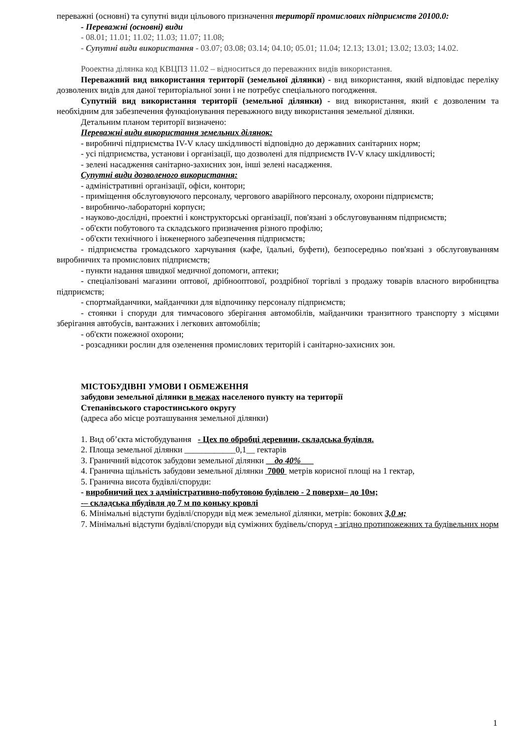переважні (основні) та супутні види цільового призначення території промислових підприємств 20100.0:
- Переважні (основні) види
- 08.01; 11.01; 11.02; 11.03; 11.07; 11.08;
- Супутні види використання - 03.07; 03.08; 03.14; 04.10; 05.01; 11.04; 12.13; 13.01; 13.02; 13.03; 14.02.
Рооектна ділянка код КВЦПЗ 11.02 – відноситься до переважних видів використання.
Переважний вид використання території (земельної ділянки) - вид використання, який відповідає переліку дозволених видів для даної територіальної зони і не потребує спеціального погодження.
Супутній вид використання території (земельної ділянки) - вид використання, який є дозволеним та необхідним для забезпечення функціонування переважного виду використання земельної ділянки.
Детальним планом території визначено:
Переважні види використання земельних ділянок:
- виробничі підприємства IV-V класу шкідливості відповідно до державних санітарних норм;
- усі підприємства, установи і організації, що дозволені для підприємств IV-V класу шкідливості;
- зелені насадження санітарно-захисних зон, інші зелені насадження.
Супутні види дозволеного використання:
- адміністративні організації, офіси, контори;
- приміщення обслуговуючого персоналу, чергового аварійного персоналу, охорони підприємств;
- виробничо-лабораторні корпуси;
- науково-дослідні, проектні і конструкторські організації, пов'язані з обслуговуванням підприємств;
- об'єкти побутового та складського призначення різного профілю;
- об'єкти технічного і інженерного забезпечення підприємств;
- підприємства громадського харчування (кафе, їдальні, буфети), безпосередньо пов'язані з обслуговуванням виробничих та промислових підприємств;
- пункти надання швидкої медичної допомоги, аптеки;
- спеціалізовані магазини оптової, дрібнооптової, роздрібної торгівлі з продажу товарів власного виробництва підприємств;
- спортмайданчики, майданчики для відпочинку персоналу підприємств;
- стоянки і споруди для тимчасового зберігання автомобілів, майданчики транзитного транспорту з місцями зберігання автобусів, вантажних і легкових автомобілів;
- об'єкти пожежної охорони;
- розсадники рослин для озеленення промислових територій і санітарно-захисних зон.
МІСТОБУДІВНІ УМОВИ І ОБМЕЖЕННЯ
забудови земельної ділянки в межах населеного пункту на території
Степанівського старостинського округу
(адреса або місце розташування земельної ділянки)
1. Вид об’єкта містобудування - Цех по обробці деревини, складська будівля.
2. Площа земельної ділянки ____________0,1__ гектарів
3. Граничний відсоток забудови земельної ділянки __до 40%___
4. Гранична щільність забудови земельної ділянки 7000 метрів корисної площі на 1 гектар,
5. Гранична висота будівлі/споруди:
- виробничий цех з адміністративно-побутовою будівлею - 2 поверхи– до 10м;
-– складська пбудівля до 7 м по коньку кровлі
6. Мінімальні відступи будівлі/споруди від меж земельної ділянки, метрів: бокових 3,0 м;
7. Мінімальні відступи будівлі/споруди від суміжних будівель/споруд - згідно протипожежних та будівельних норм
1